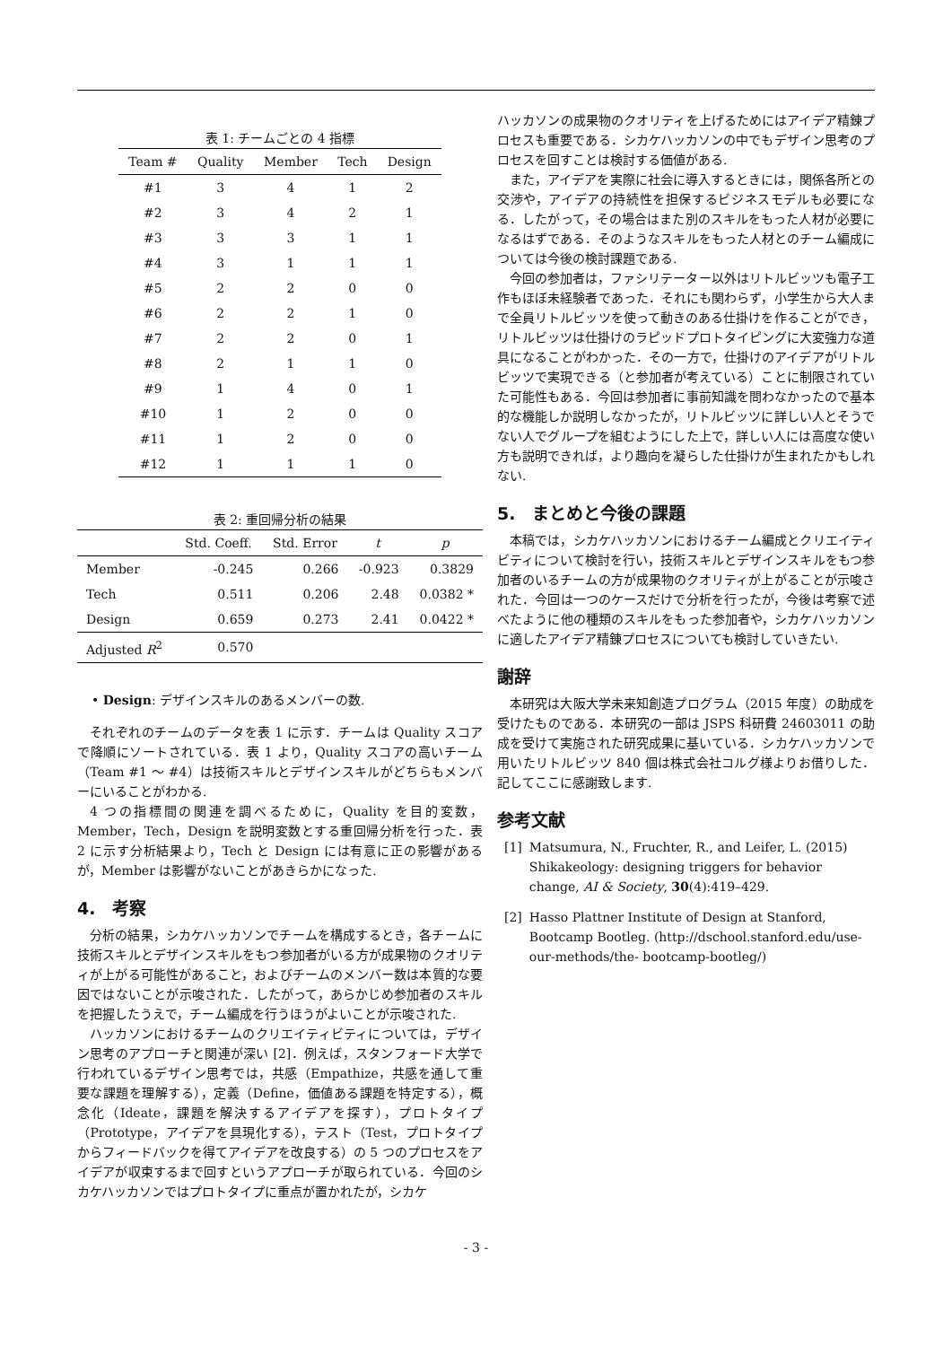表 1: チームごとの 4 指標
| Team # | Quality | Member | Tech | Design |
| --- | --- | --- | --- | --- |
| #1 | 3 | 4 | 1 | 2 |
| #2 | 3 | 4 | 2 | 1 |
| #3 | 3 | 3 | 1 | 1 |
| #4 | 3 | 1 | 1 | 1 |
| #5 | 2 | 2 | 0 | 0 |
| #6 | 2 | 2 | 1 | 0 |
| #7 | 2 | 2 | 0 | 1 |
| #8 | 2 | 1 | 1 | 0 |
| #9 | 1 | 4 | 0 | 1 |
| #10 | 1 | 2 | 0 | 0 |
| #11 | 1 | 2 | 0 | 0 |
| #12 | 1 | 1 | 1 | 0 |
表 2: 重回帰分析の結果
| | Std. Coeff. | Std. Error | t | p |
| --- | --- | --- | --- | --- |
| Member | -0.245 | 0.266 | -0.923 | 0.3829 |
| Tech | 0.511 | 0.206 | 2.48 | 0.0382 * |
| Design | 0.659 | 0.273 | 2.41 | 0.0422 * |
| Adjusted R<sup>2</sup> | 0.570 | | | |
• Design: デザインスキルのあるメンバーの数.
それぞれのチームのデータを表 1 に示す．チームは Quality スコアで降順にソートされている．表 1 より，Quality スコアの高いチーム（Team #1 ～ #4）は技術スキルとデザインスキルがどちらもメンバーにいることがわかる.
4 つの指標間の関連を調べるために，Quality を目的変数，Member，Tech，Design を説明変数とする重回帰分析を行った．表 2 に示す分析結果より，Tech と Design には有意に正の影響があるが，Member は影響がないことがあきらかになった.
4.　考察
分析の結果，シカケハッカソンでチームを構成するとき，各チームに技術スキルとデザインスキルをもつ参加者がいる方が成果物のクオリティが上がる可能性があること，およびチームのメンバー数は本質的な要因ではないことが示唆された．したがって，あらかじめ参加者のスキルを把握したうえで，チーム編成を行うほうがよいことが示唆された.
ハッカソンにおけるチームのクリエイティビティについては，デザイン思考のアプローチと関連が深い [2]．例えば，スタンフォード大学で行われているデザイン思考では，共感（Empathize，共感を通して重要な課題を理解する），定義（Define，価値ある課題を特定する），概念化（Ideate，課題を解決するアイデアを探す），プロトタイプ（Prototype，アイデアを具現化する），テスト（Test，プロトタイプからフィードバックを得てアイデアを改良する）の 5 つのプロセスをアイデアが収束するまで回すというアプローチが取られている．今回のシカケハッカソンではプロトタイプに重点が置かれたが，シカケ
ハッカソンの成果物のクオリティを上げるためにはアイデア精錬プロセスも重要である．シカケハッカソンの中でもデザイン思考のプロセスを回すことは検討する価値がある.
また，アイデアを実際に社会に導入するときには，関係各所との交渉や，アイデアの持続性を担保するビジネスモデルも必要になる．したがって，その場合はまた別のスキルをもった人材が必要になるはずである．そのようなスキルをもった人材とのチーム編成については今後の検討課題である.
今回の参加者は，ファシリテーター以外はリトルビッツも電子工作もほぼ未経験者であった．それにも関わらず，小学生から大人まで全員リトルビッツを使って動きのある仕掛けを作ることができ，リトルビッツは仕掛けのラピッドプロトタイピングに大変強力な道具になることがわかった．その一方で，仕掛けのアイデアがリトルビッツで実現できる（と参加者が考えている）ことに制限されていた可能性もある．今回は参加者に事前知識を問わなかったので基本的な機能しか説明しなかったが，リトルビッツに詳しい人とそうでない人でグループを組むようにした上で，詳しい人には高度な使い方も説明できれば，より趣向を凝らした仕掛けが生まれたかもしれない.
5.　まとめと今後の課題
本稿では，シカケハッカソンにおけるチーム編成とクリエイティビティについて検討を行い，技術スキルとデザインスキルをもつ参加者のいるチームの方が成果物のクオリティが上がることが示唆された．今回は一つのケースだけで分析を行ったが，今後は考察で述べたように他の種類のスキルをもった参加者や，シカケハッカソンに適したアイデア精錬プロセスについても検討していきたい.
謝辞
本研究は大阪大学未来知創造プログラム（2015 年度）の助成を受けたものである．本研究の一部は JSPS 科研費 24603011 の助成を受けて実施された研究成果に基いている．シカケハッカソンで用いたリトルビッツ 840 個は株式会社コルグ様よりお借りした．記してここに感謝致します.
参考文献
[1] Matsumura, N., Fruchter, R., and Leifer, L. (2015) Shikakeology: designing triggers for behavior change, AI & Society, 30(4):419–429.
[2] Hasso Plattner Institute of Design at Stanford, Bootcamp Bootleg. (http://dschool.stanford.edu/use-our-methods/the- bootcamp-bootleg/)
- 3 -